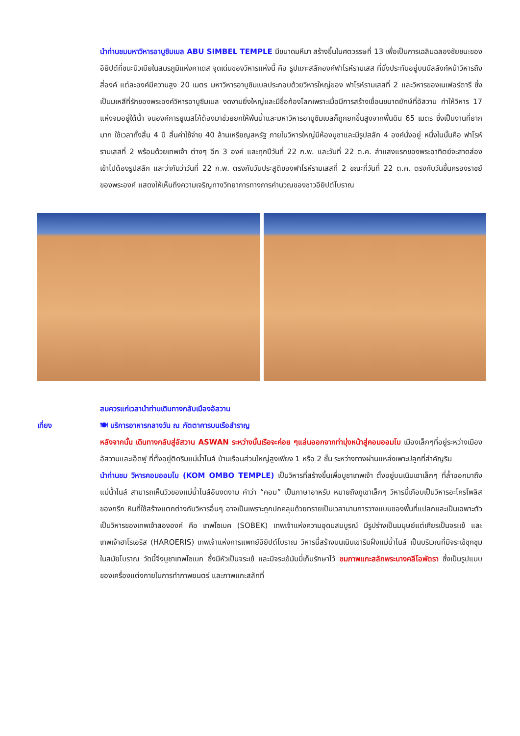นำท่านชมมหาวิหารอาบูซิมเบล ABU SIMBEL TEMPLE มีขนาดมหึมา สร้างขึ้นในศตวรรษที่ 13 เพื่อเป็นการเฉลิมฉลองชัยชนะของอียิปต์ที่ชนะนิวเบียในสมรภูมิแห่งคาเดส จุดเด่นของวิหารแห่งนี้ คือ รูปแกะสลักองค์ฟาโรห์รามเสส ที่นั่งประทับอยู่บนบัลลังก์หน้าวิหารถึงสี่องค์ แต่ละองค์มีความสูง 20 เมตร มหาวิหารอาบูซิมเบลประกอบด้วยวิหารใหญ่ของ ฟาโรห์รามเสสที่ 2 และวิหารของเนเฟอร์ตารี ซึ่งเป็นมเหสีที่รักของพระองค์วิหารอาบูซิมเบล งดงามยิ่งใหญ่และมีชื่อก้องโลกเพราะเมื่อมีการสร้างเขื่อนขนาดยักษ์ที่อัสวาน ทำให้วิหาร 17 แห่งจมอยู่ใต้น้ำ จนองค์การยูเนสโก้ต้องมาช่วยยกให้พ้นน้ำและมหาวิหารอาบูซิมเบลก็ถูกยกขึ้นสูงจากพื้นดิน 65 เมตร ซึ่งเป็นงานที่ยากมาก ใช้เวลาทั้งสิ้น 4 ปี สิ้นค่าใช้จ่าย 40 ล้านเหรียญสหรัฐ ภายในวิหารใหญ่มีห้องบูชาและมีรูปสลัก 4 องค์นั่งอยู่ หนึ่งในนั้นคือ ฟาโรห์รามเสสที่ 2 พร้อมด้วยเทพเจ้า ต่างๆ อีก 3 องค์ และทุกปีวันที่ 22 ก.พ. และวันที่ 22 ต.ค. ลำแสงแรกของพระอาทิตย์จะสาดส่องเข้าไปต้องรูปสลัก และว่ากันว่าวันที่ 22 ก.พ. ตรงกับวันประสูติของฟาโรห์รามเสสที่ 2 ขณะที่วันที่ 22 ต.ค. ตรงกับวันขึ้นครองราชย์ของพระองค์ แสดงให้เห็นถึงความเจริญทางวิทยาการทางการคำนวณของชาวอียิปต์โบราณ
สมควรแก่เวลานำท่านเดินทางกลับเมืองอัสวาน
เที่ยง 🍽 บริการอาหารกลางวัน ณ ภัตตาคารบนเรือสำราญ
หลังจากนั้น เดินทางกลับสู่อัสวาน ASWAN ระหว่างนั้นเรือจะค่อย ๆแล่นออกจากท่ามุ่งหน้าสู่คอมออมโบ เมืองเล็กๆที่อยู่ระหว่างเมืองอัสวานและเอ็ดฟู ที่ตั้งอยู่ติดริมแม่น้ำไนล์ บ้านเรือนส่วนใหญ่สูงเพียง 1 หรือ 2 ชั้น ระหว่างทางผ่านแหล่งเพาะปลูกที่สำคัญริม
นำท่านชม วิหารคอมออมโบ (KOM OMBO TEMPLE) เป็นวิหารที่สร้างขึ้นเพื่อบูชาเทพเจ้า ตั้งอยู่บนเนินเขาเล็กๆ ที่ล้ำออกมาถึงแม่น้ำไนล์ สามารถเห็นวิวของแม่น้ำไนล์อันงดงาม คำว่า “คอม” เป็นภาษาอาหรับ หมายถึงภูเขาเล็กๆ วิหารนี้เกือบเป็นวิหารอะโครโพลิสของกรีก หินที่ใช้สร้างแตกต่างกับวิหารอื่นๆ อาจเป็นเพราะถูกปกคลุมด้วยทรายเป็นเวลานานการวางแบบของพื้นที่แปลกและเป็นเฉพาะตัว เป็นวิหารของเทพเจ้าสององค์ คือ เทพโซเบค (SOBEK) เทพเจ้าแห่งความอุดมสมบูรณ์ มีรูปร่างเป็นมนุษย์แต่เศียรเป็นจระเข้ และ เทพเจ้าฮาโรเอริส (HAROERIS) เทพเจ้าแห่งการแพทย์อียิปต์โบราณ วิหารนี้สร้างบนเนินเขาริมฝั่งแม่น้ำไนล์ เป็นบริเวณที่มีจระเข้ชุกชุมในสมัยโบราณ วัดนี้จึงบูชาเทพโซเบก ซึ่งมีหัวเป็นจระเข้ และมีจระเข้มัมมี่เก็บรักษาไว้ ชมภาพแกะสลักพระนางคลีโอพัตรา ซึ่งเป็นรูปแบบของเครื่องแต่งกายในการทำภาพยนตร์ และภาพแกะสลักที่